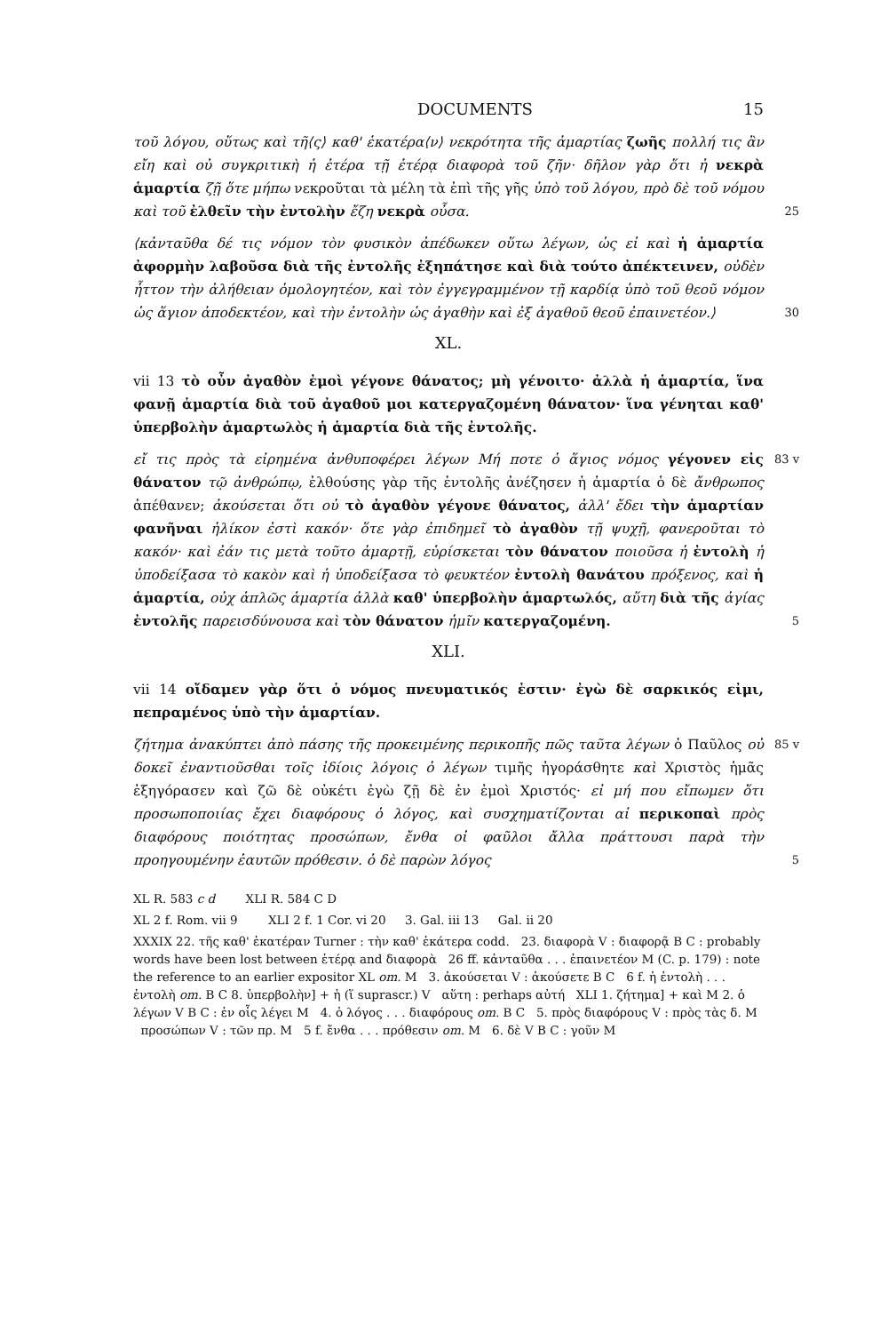DOCUMENTS 15
τοῦ λόγου, οὕτως καὶ τῆ⟨ς⟩ καθ' ἑκατέρα⟨ν⟩ νεκρότητα τῆς ἁμαρτίας ζωῆς πολλή τις ἂν εἴη καὶ οὐ συγκριτικὴ ἡ ἑτέρα τῇ ἑτέρᾳ διαφορὰ τοῦ ζῆν· δῆλον γὰρ ὅτι ἡ νεκρὰ ἁμαρτία ζῇ ὅτε μήπω νεκροῦται τὰ μέλη τὰ ἐπὶ τῆς γῆς ὑπὸ τοῦ λόγου, πρὸ δὲ τοῦ νόμου καὶ τοῦ ἐλθεῖν τὴν ἐντολὴν ἔζη νεκρὰ οὖσα. 25
⟨κἀνταῦθα δέ τις νόμον τὸν φυσικὸν ἀπέδωκεν οὕτω λέγων, ὡς εἰ καὶ ἡ ἁμαρτία ἀφορμὴν λαβοῦσα διὰ τῆς ἐντολῆς ἐξηπάτησε καὶ διὰ τούτο ἀπέκτεινεν, οὐδὲν ἧττον τὴν ἀλήθειαν ὁμολογητέον, καὶ τὸν ἐγγεγραμμένον τῇ καρδίᾳ ὑπὸ τοῦ θεοῦ νόμον ὡς ἅγιον ἀποδεκτέον, καὶ τὴν ἐντολὴν ὡς ἀγαθὴν καὶ ἐξ ἀγαθοῦ θεοῦ ἐπαινετέον.⟩ 30
XL.
vii 13 τὸ οὖν ἀγαθὸν ἐμοὶ γέγονε θάνατος; μὴ γένοιτο· ἀλλὰ ἡ ἁμαρτία, ἵνα φανῇ ἁμαρτία διὰ τοῦ ἀγαθοῦ μοι κατεργαζομένη θάνατον· ἵνα γένηται καθ' ὑπερβολὴν ἁμαρτωλὸς ἡ ἁμαρτία διὰ τῆς ἐντολῆς.
εἴ τις πρὸς τὰ εἰρημένα ἀνθυποφέρει λέγων Μή ποτε ὁ ἅγιος νόμος γέγονεν 83 v εἰς θάνατον τῷ ἀνθρώπῳ, ἐλθούσης γὰρ τῆς ἐντολῆς ἀνέζησεν ἡ ἁμαρτία ὁ δὲ ἄνθρωπος ἀπέθανεν; ἀκούσεται ὅτι οὐ τὸ ἀγαθὸν γέγονε θάνατος, ἀλλ' ἔδει τὴν ἁμαρτίαν φανῆναι ἡλίκον ἐστὶ κακόν· ὅτε γὰρ ἐπιδημεῖ τὸ ἀγαθὸν τῇ ψυχῇ, φανεροῦται τὸ κακόν· καὶ ἐάν τις μετὰ τοῦτο ἁμαρτῇ, εὑρίσκεται τὸν θάνατον ποιοῦσα ἡ ἐντολὴ ἡ ὑποδείξασα τὸ κακὸν καὶ ἡ ὑποδείξασα τὸ φευκτέον ἐντολὴ θανάτου πρόξενος, καὶ ἡ ἁμαρτία, οὐχ ἁπλῶς ἁμαρτία ἀλλὰ καθ' ὑπερβολὴν ἁμαρτωλός, αὕτη διὰ τῆς ἁγίας ἐντολῆς παρεισδύνουσα καὶ τὸν θάνατον ἡμῖν κατεργαζομένη. 5
XLI.
vii 14 οἴδαμεν γὰρ ὅτι ὁ νόμος πνευματικός ἐστιν· ἐγὼ δὲ σαρκικός εἰμι, πεπραμένος ὑπὸ τὴν ἁμαρτίαν.
ζήτημα ἀνακύπτει ἀπὸ πάσης τῆς προκειμένης περικοπῆς πῶς ταῦτα λέγων 85 v ὁ Παῦλος οὐ δοκεῖ ἐναντιοῦσθαι τοῖς ἰδίοις λόγοις ὁ λέγων τιμῆς ἠγοράσθητε καὶ Χριστὸς ἡμᾶς ἐξηγόρασεν καὶ ζῶ δὲ οὐκέτι ἐγὼ ζῇ δὲ ἐν ἐμοὶ Χριστός· εἰ μή που εἴπωμεν ὅτι προσωποποιίας ἔχει διαφόρους ὁ λόγος, καὶ συσχηματίζονται αἱ περικοπαὶ πρὸς διαφόρους ποιότητας προσώπων, ἔνθα οἱ φαῦλοι ἄλλα πράττουσι παρὰ τὴν προηγουμένην ἑαυτῶν πρόθεσιν. ὁ δὲ παρὼν λόγος 5
XL R. 583 c d XLI R. 584 C D
XL 2 f. Rom. vii 9 XLI 2 f. 1 Cor. vi 20 3. Gal. iii 13 Gal. ii 20
XXXIX 22. τῆς καθ' ἑκατέραν Turner : τὴν καθ' ἑκάτερα codd. 23. διαφορὰ V : διαφορᾷ B C : probably words have been lost between ἑτέρᾳ and διαφορὰ 26 ff. κἀνταῦθα . . . ἐπαινετέον M (C. p. 179) : note the reference to an earlier expositor XL om. M 3. ἀκούσεται V : ἀκούσετε B C 6 f. ἡ ἐντολὴ . . . ἐντολὴ om. B C 8. ὑπερβολὴν] + ἡ (ἵ suprascr.) V αὕτη : perhaps αὐτή XLI 1. ζήτημα] + καὶ M 2. ὁ λέγων V B C : ἐν οἷς λέγει M 4. ὁ λόγος . . . διαφόρους om. B C 5. πρὸς διαφόρους V : πρὸς τὰς δ. M προσώπων V : τῶν πρ. M 5 f. ἔνθα . . . πρόθεσιν om. M 6. δὲ V B C : γοῦν M